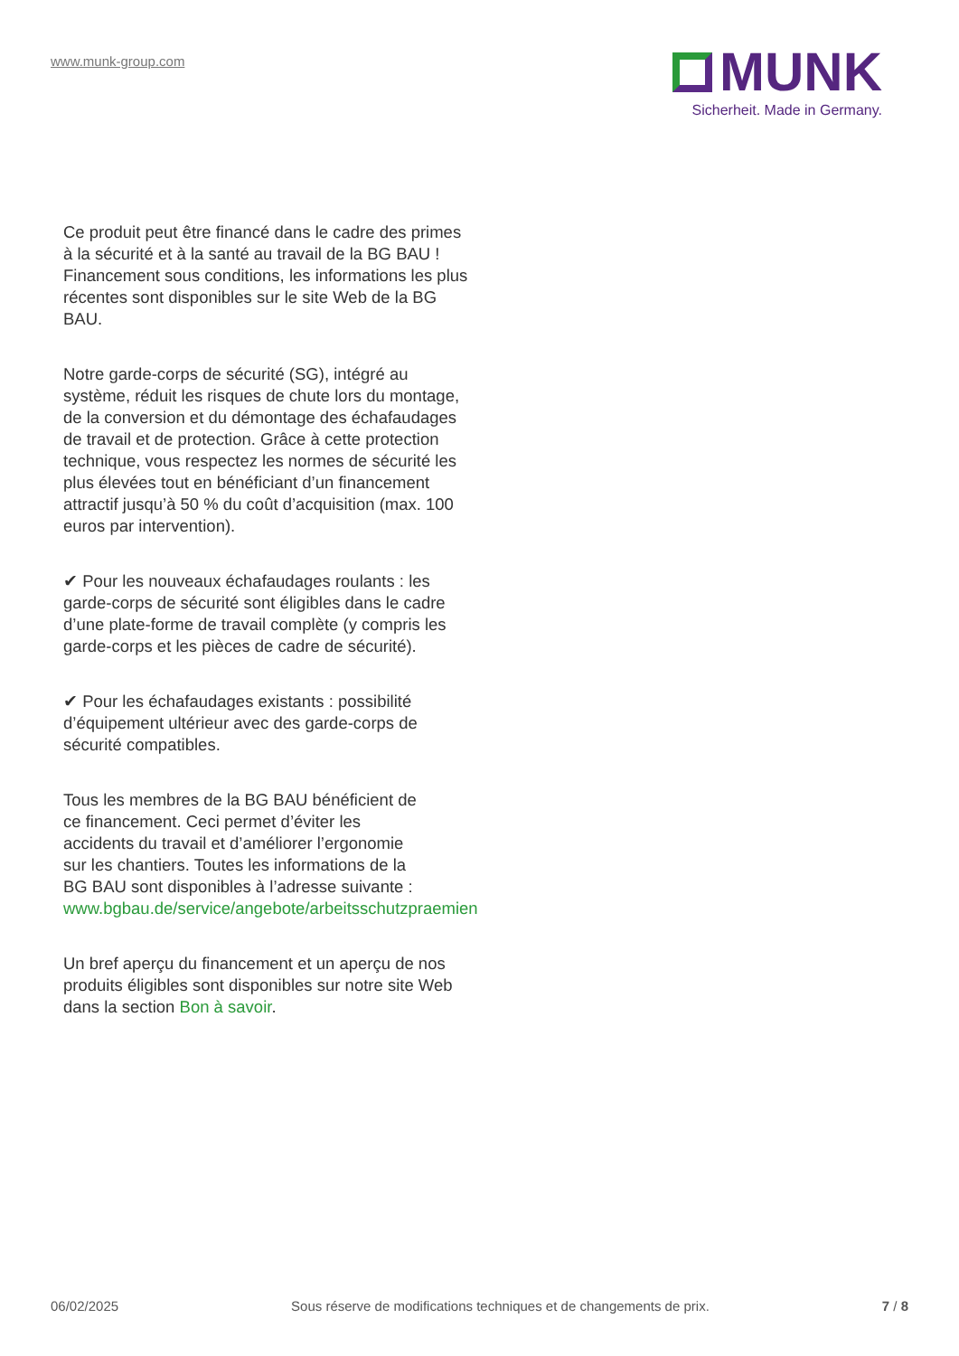www.munk-group.com
MUNK
Sicherheit. Made in Germany.
Ce produit peut être financé dans le cadre des primes à la sécurité et à la santé au travail de la BG BAU ! Financement sous conditions, les informations les plus récentes sont disponibles sur le site Web de la BG BAU.
Notre garde-corps de sécurité (SG), intégré au système, réduit les risques de chute lors du montage, de la conversion et du démontage des échafaudages de travail et de protection. Grâce à cette protection technique, vous respectez les normes de sécurité les plus élevées tout en bénéficiant d’un financement attractif jusqu’à 50 % du coût d’acquisition (max. 100 euros par intervention).
✔ Pour les nouveaux échafaudages roulants : les garde-corps de sécurité sont éligibles dans le cadre d’une plate-forme de travail complète (y compris les garde-corps et les pièces de cadre de sécurité).
✔ Pour les échafaudages existants : possibilité d’équipement ultérieur avec des garde-corps de sécurité compatibles.
Tous les membres de la BG BAU bénéficient de
ce financement. Ceci permet d’éviter les
accidents du travail et d’améliorer l’ergonomie
sur les chantiers. Toutes les informations de la
BG BAU sont disponibles à l’adresse suivante :
www.bgbau.de/service/angebote/arbeitsschutzpraemien
Un bref aperçu du financement et un aperçu de nos produits éligibles sont disponibles sur notre site Web dans la section Bon à savoir.
06/02/2025 Sous réserve de modifications techniques et de changements de prix. 7 / 8